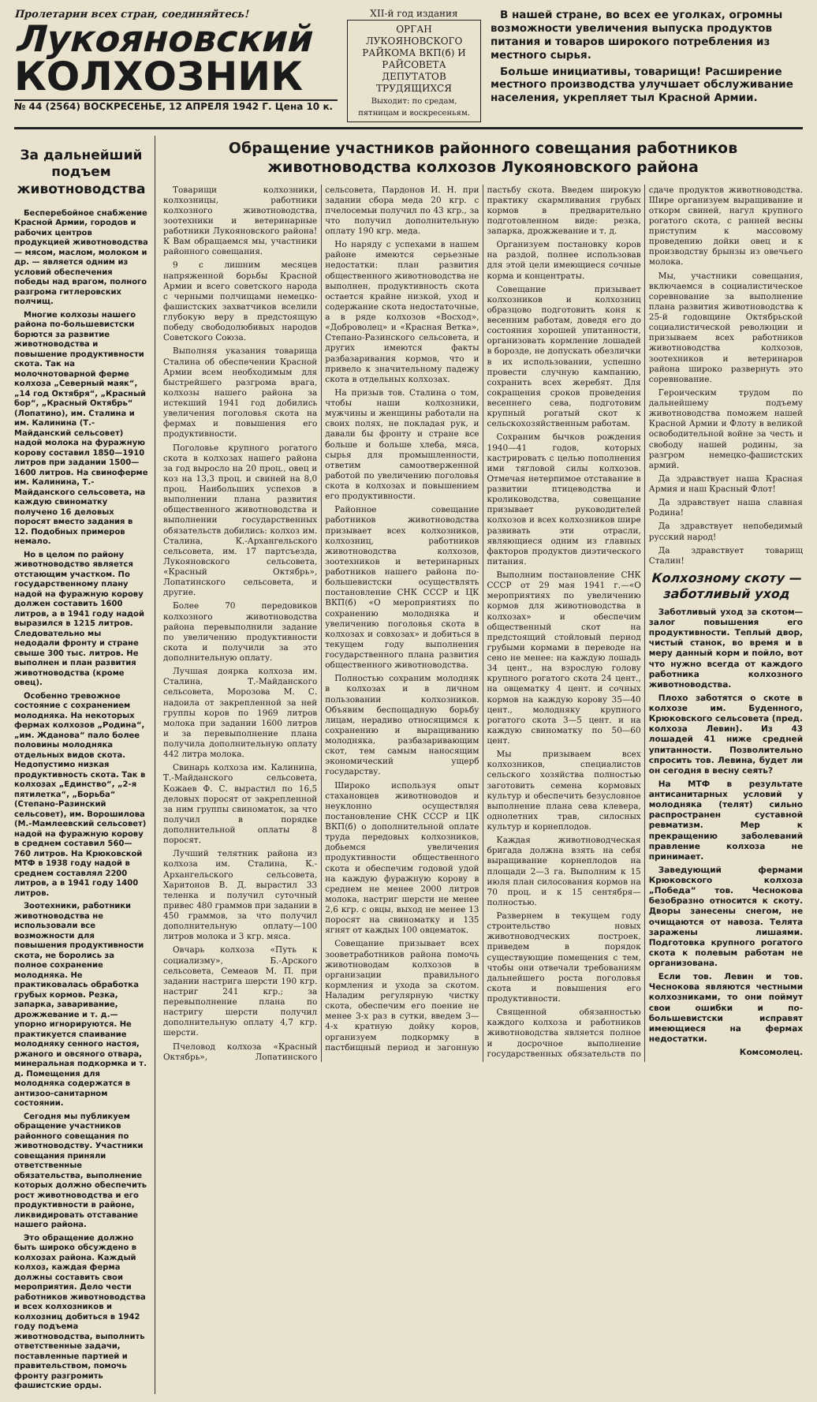Пролетарии всех стран, соединяйтесь!
Лукояновский
КОЛХОЗНИК
№ 44 (2564) ВОСКРЕСЕНЬЕ, 12 АПРЕЛЯ 1942 Г. Цена 10 к.
XII-й год издания
ОРГАН ЛУКОЯНОВСКОГО РАЙКОМА ВКП(б) И РАЙСОВЕТА ДЕПУТАТОВ ТРУДЯЩИХСЯ
Выходит: по средам, пятницам и воскресеньям.
В нашей стране, во всех ее уголках, огромны возможности увеличения выпуска продуктов питания и товаров широкого потребления из местного сырья.
Больше инициативы, товарищи! Расширение местного производства улучшает обслуживание населения, укрепляет тыл Красной Армии.
За дальнейший подъем животноводства
Бесперебойное снабжение Красной Армии, городов и рабочих центров продукцией животноводства — мясом, маслом, молоком и др. — является одним из условий обеспечения победы над врагом, полного разгрома гитлеровских полчищ.
Многие колхозы нашего района по-большевистски борются за развитие животноводства и повышение продуктивности скота. Так на молочнотоварной ферме колхоза „Северный маяк“, „14 год Октября“, „Красный бор“, „Красный Октябрь“ (Лопатино), им. Сталина и им. Калинина (Т.-Майданский сельсовет) надой молока на фуражную корову составил 1850—1910 литров при задании 1500—1600 литров. На свиноферме им. Калинина, Т.-Майданского сельсовета, на каждую свиноматку получено 16 деловых поросят вместо задания в 12. Подобных примеров немало.
Но в целом по району животноводство является отстающим участком. По государственному плану надой на фуражную корову должен составить 1600 литров, а в 1941 году надой выразился в 1215 литров. Следовательно мы недодали фронту и стране свыше 300 тыс. литров. Не выполнен и план развития животноводства (кроме овец).
Особенно тревожное состояние с сохранением молодняка. На некоторых фермах колхозов „Родина“, „им. Жданова“ пало более половины молодняка отдельных видов скота. Недопустимо низкая продуктивность скота. Так в колхозах „Единство“, „2-я пятилетка“, „Борьба“ (Степано-Разинский сельсовет), им. Ворошилова (М.-Мамлеевский сельсовет) надой на фуражную корову в среднем составил 560—760 литров. На Крюковской МТФ в 1938 году надой в среднем составлял 2200 литров, а в 1941 году 1400 литров.
Зоотехники, работники животноводства не использовали все возможности для повышения продуктивности скота, не боролись за полное сохранение молодняка. Не практиковалась обработка грубых кормов. Резка, запарка, заваривание, дрожжевание и т. д.—упорно игнорируются. Не практикуется спаивание молодняку сенного настоя, ржаного и овсяного отвара, минеральная подкормка и т. д. Помещения для молодняка содержатся в антизоо-санитарном состоянии.
Сегодня мы публикуем обращение участников районного совещания по животноводству. Участники совещания приняли ответственные обязательства, выполнение которых должно обеспечить рост животноводства и его продуктивности в районе, ликвидировать отставание нашего района.
Это обращение должно быть широко обсуждено в колхозах района. Каждый колхоз, каждая ферма должны составить свои мероприятия. Дело чести работников животноводства и всех колхозников и колхозниц добиться в 1942 году подъема животноводства, выполнить ответственные задачи, поставленные партией и правительством, помочь фронту разгромить фашистские орды.
Обращение участников районного совещания работников животноводства колхозов Лукояновского района
Товарищи колхозники, колхозницы, работники колхозного животноводства, зоотехники и ветеринарные работники Лукояновского района! К Вам обращаемся мы, участники районного совещания.
9 с лишним месяцев напряженной борьбы Красной Армии и всего советского народа с черными полчищами немецко-фашистских захватчиков вселили глубокую веру в предстоящую победу свободолюбивых народов Советского Союза.
Выполняя указания товарища Сталина об обеспечении Красной Армии всем необходимым для быстрейшего разгрома врага, колхозы нашего района за истекший 1941 год добились увеличения поголовья скота на фермах и повышения его продуктивности.
Поголовье крупного рогатого скота в колхозах нашего района за год выросло на 20 проц., овец и коз на 13,3 проц. и свиней на 8,0 проц. Наибольших успехов в выполнении плана развития общественного животноводства и выполнении государственных обязательств добились: колхоз им. Сталина, К.-Архангельского сельсовета, им. 17 партсъезда, Лукояновского сельсовета, «Красный Октябрь», Лопатинского сельсовета, и другие.
Более 70 передовиков колхозного животноводства района перевыполнили задание по увеличению продуктивности скота и получили за это дополнительную оплату.
Лучшая доярка колхоза им. Сталина, Т.-Майданского сельсовета, Морозова М. С. надоила от закрепленной за ней группы коров по 1969 литров молока при задании 1600 литров и за перевыполнение плана получила дополнительную оплату 442 литра молока.
Свинарь колхоза им. Калинина, Т.-Майданского сельсовета, Кожаев Ф. С. вырастил по 16,5 деловых поросят от закрепленной за ним группы свиноматок, за что получил в порядке дополнительной оплаты 8 поросят.
Лучший телятник района из колхоза им. Сталина, К.-Архангельского сельсовета, Харитонов В. Д. вырастил 33 теленка и получил суточный привес 480 граммов при задании в 450 граммов, за что получил дополнительную оплату—100 литров молока и 3 кгр. мяса.
Овчарь колхоза «Путь к социализму», Б.-Арского сельсовета, Семеаов М. П. при задании настрига шерсти 190 кгр. настриг 241 кгр.; за перевыполнение плана по настригу шерсти получил дополнительную оплату 4,7 кгр. шерсти.
Пчеловод колхоза «Красный Октябрь», Лопатинского сельсовета, Пардонов И. Н. при задании сбора меда 20 кгр. с пчелосемьи получил по 43 кгр., за что получил дополнительную оплату 190 кгр. меда.
Но наряду с успехами в нашем районе имеются серьезные недостатки: план развития общественного животноводства не выполнен, продуктивность скота остается крайне низкой, уход и содержание скота недостаточные, а в ряде колхозов «Восход», «Доброволец» и «Красная Ветка», Степано-Разинского сельсовета, и других имеются факты разбазаривания кормов, что и привело к значительному падежу скота в отдельных колхозах.
На призыв тов. Сталина о том, чтобы наши колхозники, мужчины и женщины работали на своих полях, не покладая рук, и давали бы фронту и стране все больше и больше хлеба, мяса, сырья для промышленности, ответим самоотверженной работой по увеличению поголовья скота в колхозах и повышением его продуктивности.
Районное совещание работников животноводства призывает всех колхозников, колхозниц, работников животноводства колхозов, зоотехников и ветеринарных работников нашего района по-большевистски осуществлять постановление СНК СССР и ЦК ВКП(б) «О мероприятиях по сохранению молодняка и увеличению поголовья скота в колхозах и совхозах» и добиться в текущем году выполнения государственного плана развития общественного животноводства.
Полностью сохраним молодняк в колхозах и в личном пользовании колхозников. Объявим беспощадную борьбу лицам, нерадиво относящимся к сохранению и выращиванию молодняка, разбазаривающим скот, тем самым наносящим экономический ущерб государству.
Широко используя опыт стахановцев животноводов и неуклонно осуществляя постановление СНК СССР и ЦК ВКП(б) о дополнительной оплате труда передовых колхозников, добьемся увеличения продуктивности общественного скота и обеспечим годовой удой на каждую фуражную корову в среднем не менее 2000 литров молока, настриг шерсти не менее 2,6 кгр. с овцы, выход не менее 13 поросят на свиноматку и 135 ягнят от каждых 100 овцематок.
Совещание призывает всех зооветработников района помочь животноводам колхозов в организации правильного кормления и ухода за скотом. Наладим регулярную чистку скота, обеспечим его поение не менее 3-х раз в сутки, введем 3—4-х кратную дойку коров, организуем подкормку в пастбищный период и загонную пастьбу скота. Введем широкую практику скармливания грубых кормов в предварительно подготовленном виде: резка, запарка, дрожжевание и т. д.
Организуем постановку коров на раздой, полнее использовав для этой цели имеющиеся сочные корма и концентраты.
Совещание призывает колхозников и колхозниц образцово подготовить коня к весенним работам, доведя его до состояния хорошей упитанности, организовать кормление лошадей в борозде, не допускать обезлички в их использовании, успешно провести случную кампанию, сохранить всех жеребят. Для сокращения сроков проведения весеннего сева, подготовим крупный рогатый скот к сельскохозяйственным работам.
Сохраним бычков рождения 1940—41 годов, которых кастрировать с целью пополнения ими тягловой силы колхозов. Отмечая нетерпимое отставание в развитии птицеводства и кролиководства, совещание призывает руководителей колхозов и всех колхозников шире развивать эти отрасли, являющиеся одним из главных факторов продуктов диэтического питания.
Выполним постановление СНК СССР от 29 мая 1941 г.—«О мероприятиях по увеличению кормов для животноводства в колхозах» и обеспечим общественный скот на предстоящий стойловый период грубыми кормами в переводе на сено не менее: на каждую лошадь 34 цент., на взрослую голову крупного рогатого скота 24 цент., на овцематку 4 цент. и сочных кормов на каждую корову 35—40 цент., молодняку крупного рогатого скота 3—5 цент. и на каждую свиноматку по 50—60 цент.
Мы призываем всех колхозников, специалистов сельского хозяйства полностью заготовить семена кормовых культур и обеспечить безусловное выполнение плана сева клевера, однолетних трав, силосных культур и корнеплодов.
Каждая животноводческая бригада должна взять на себя выращивание корнеплодов на площади 2—3 га. Выполним к 15 июля план силосования кормов на 70 проц. и к 15 сентября—полностью.
Развернем в текущем году строительство новых животноводческих построек, приведем в порядок существующие помещения с тем, чтобы они отвечали требованиям дальнейшего роста поголовья скота и повышения его продуктивности.
Священной обязанностью каждого колхоза и работников животноводства является полное и досрочное выполнение государственных обязательств по сдаче продуктов животноводства. Шире организуем выращивание и откорм свиней, нагул крупного рогатого скота, с ранней весны приступим к массовому проведению дойки овец и к производству брынзы из овечьего молока.
Мы, участники совещания, включаемся в социалистическое соревнование за выполнение плана развития животноводства к 25-й годовщине Октябрьской социалистической революции и призываем всех работников животноводства колхозов, зоотехников и ветеринаров района широко развернуть это соревнование.
Героическим трудом по дальнейшему подъему животноводства поможем нашей Красной Армии и Флоту в великой освободительной войне за честь и свободу нашей родины, за разгром немецко-фашистских армий.
Да здравствует наша Красная Армия и наш Красный Флот!
Да здравствует наша славная Родина!
Да здравствует непобедимый русский народ!
Да здравствует товарищ Сталин!
Колхозному скоту —заботливый уход
Заботливый уход за скотом—залог повышения его продуктивности. Теплый двор, чистый станок, во время и в меру данный корм и пойло, вот что нужно всегда от каждого работника колхозного животноводства.
Плохо заботятся о скоте в колхозе им. Буденного, Крюковского сельсовета (пред. колхоза Левин). Из 43 лошадей 41 ниже средней упитанности. Позволительно спросить тов. Левина, будет ли он сегодня в весну сеять?
На МТФ в результате антисанитарных условий у молодняка (телят) сильно распространен суставной ревматизм. Мер к прекращению заболеваний правление колхоза не принимает.
Заведующий фермами Крюковского колхоза „Победа“ тов. Чеснокова безобразно относится к скоту. Дворы занесены снегом, не очищаются от навоза. Телята заражены лишаями. Подготовка крупного рогатого скота к полевым работам не организована.
Если тов. Левин и тов. Чеснокова являются честными колхозниками, то они поймут свои ошибки и по-большевистски исправят имеющиеся на фермах недостатки.
Комсомолец.